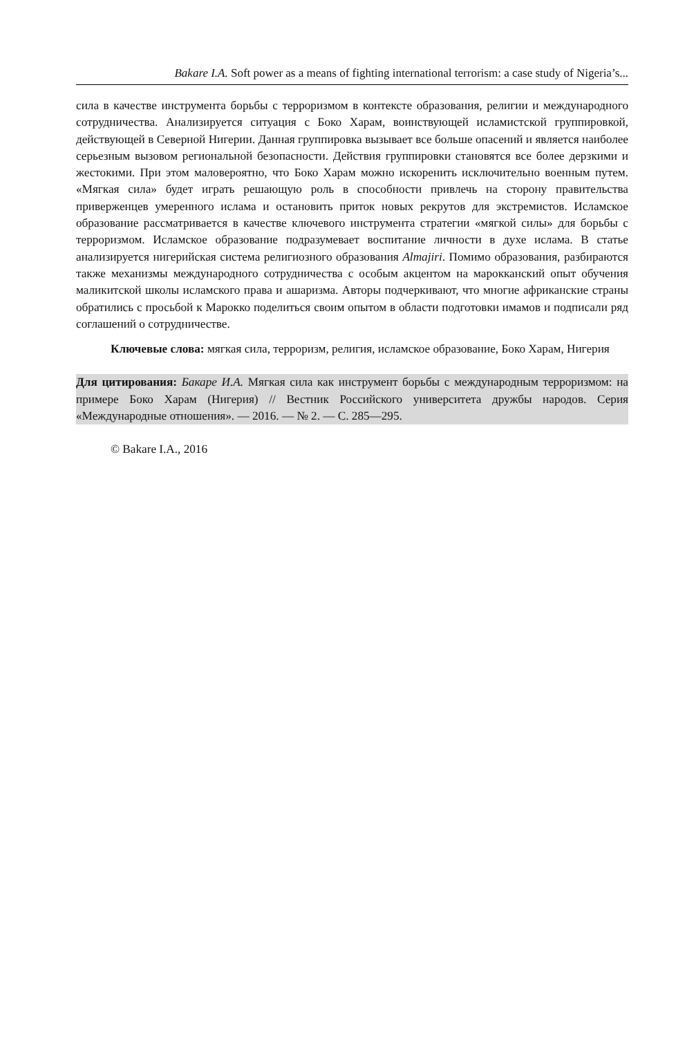Bakare I.A. Soft power as a means of fighting international terrorism: a case study of Nigeria’s...
сила в качестве инструмента борьбы с терроризмом в контексте образования, религии и международного сотрудничества. Анализируется ситуация с Боко Харам, воинствующей исламистской группировкой, действующей в Северной Нигерии. Данная группировка вызывает все больше опасений и является наиболее серьезным вызовом региональной безопасности. Действия группировки становятся все более дерзкими и жестокими. При этом маловероятно, что Боко Харам можно искоренить исключительно военным путем. «Мягкая сила» будет играть решающую роль в способности привлечь на сторону правительства приверженцев умеренного ислама и остановить приток новых рекрутов для экстремистов. Исламское образование рассматривается в качестве ключевого инструмента стратегии «мягкой силы» для борьбы с терроризмом. Исламское образование подразумевает воспитание личности в духе ислама. В статье анализируется нигерийская система религиозного образования Almajiri. Помимо образования, разбираются также механизмы международного сотрудничества с особым акцентом на марокканский опыт обучения маликитской школы исламского права и ашаризма. Авторы подчеркивают, что многие африканские страны обратились с просьбой к Марокко поделиться своим опытом в области подготовки имамов и подписали ряд соглашений о сотрудничестве.
Ключевые слова: мягкая сила, терроризм, религия, исламское образование, Боко Харам, Нигерия
Для цитирования: Бакаре И.А. Мягкая сила как инструмент борьбы с международным терроризмом: на примере Боко Харам (Нигерия) // Вестник Российского университета дружбы народов. Серия «Международные отношения». — 2016. — № 2. — С. 285—295.
© Bakare I.A., 2016